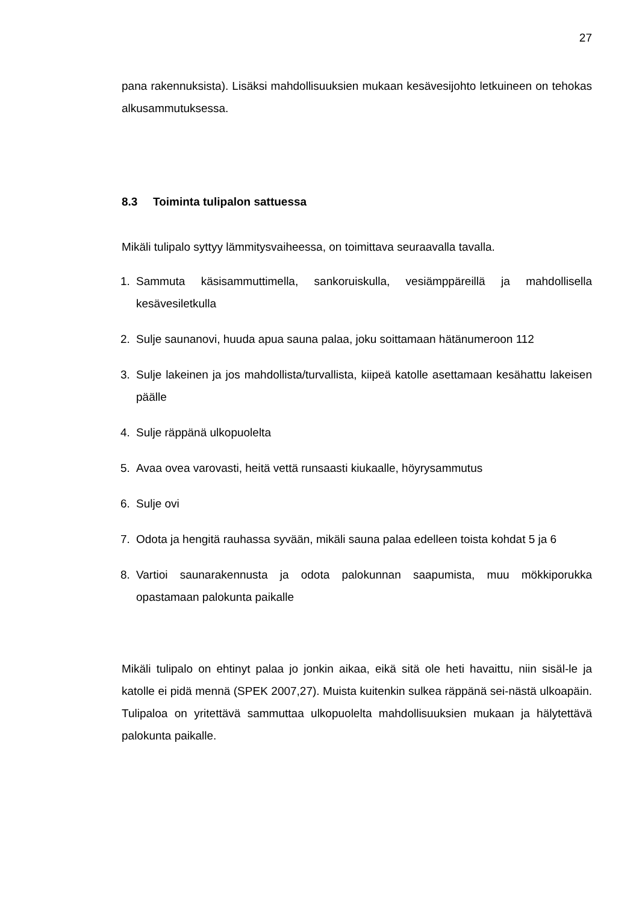27
pana rakennuksista). Lisäksi mahdollisuuksien mukaan kesävesijohto letkuineen on tehokas alkusammutuksessa.
8.3 Toiminta tulipalon sattuessa
Mikäli tulipalo syttyy lämmitysvaiheessa, on toimittava seuraavalla tavalla.
1. Sammuta käsisammuttimella, sankoruiskulla, vesiämppäreillä ja mahdollisella kesävesiletkulla
2. Sulje saunanovi, huuda apua sauna palaa, joku soittamaan hätänumeroon 112
3. Sulje lakeinen ja jos mahdollista/turvallista, kiipeä katolle asettamaan kesähattu lakeisen päälle
4. Sulje räppänä ulkopuolelta
5. Avaa ovea varovasti, heitä vettä runsaasti kiukaalle, höyrysammutus
6. Sulje ovi
7. Odota ja hengitä rauhassa syvään, mikäli sauna palaa edelleen toista kohdat 5 ja 6
8. Vartioi saunarakennusta ja odota palokunnan saapumista, muu mökkiporukka opastamaan palokunta paikalle
Mikäli tulipalo on ehtinyt palaa jo jonkin aikaa, eikä sitä ole heti havaittu, niin sisäl-le ja katolle ei pidä mennä (SPEK 2007,27). Muista kuitenkin sulkea räppänä sei-nästä ulkoapäin. Tulipaloa on yritettävä sammuttaa ulkopuolelta mahdollisuuksien mukaan ja hälytettävä palokunta paikalle.